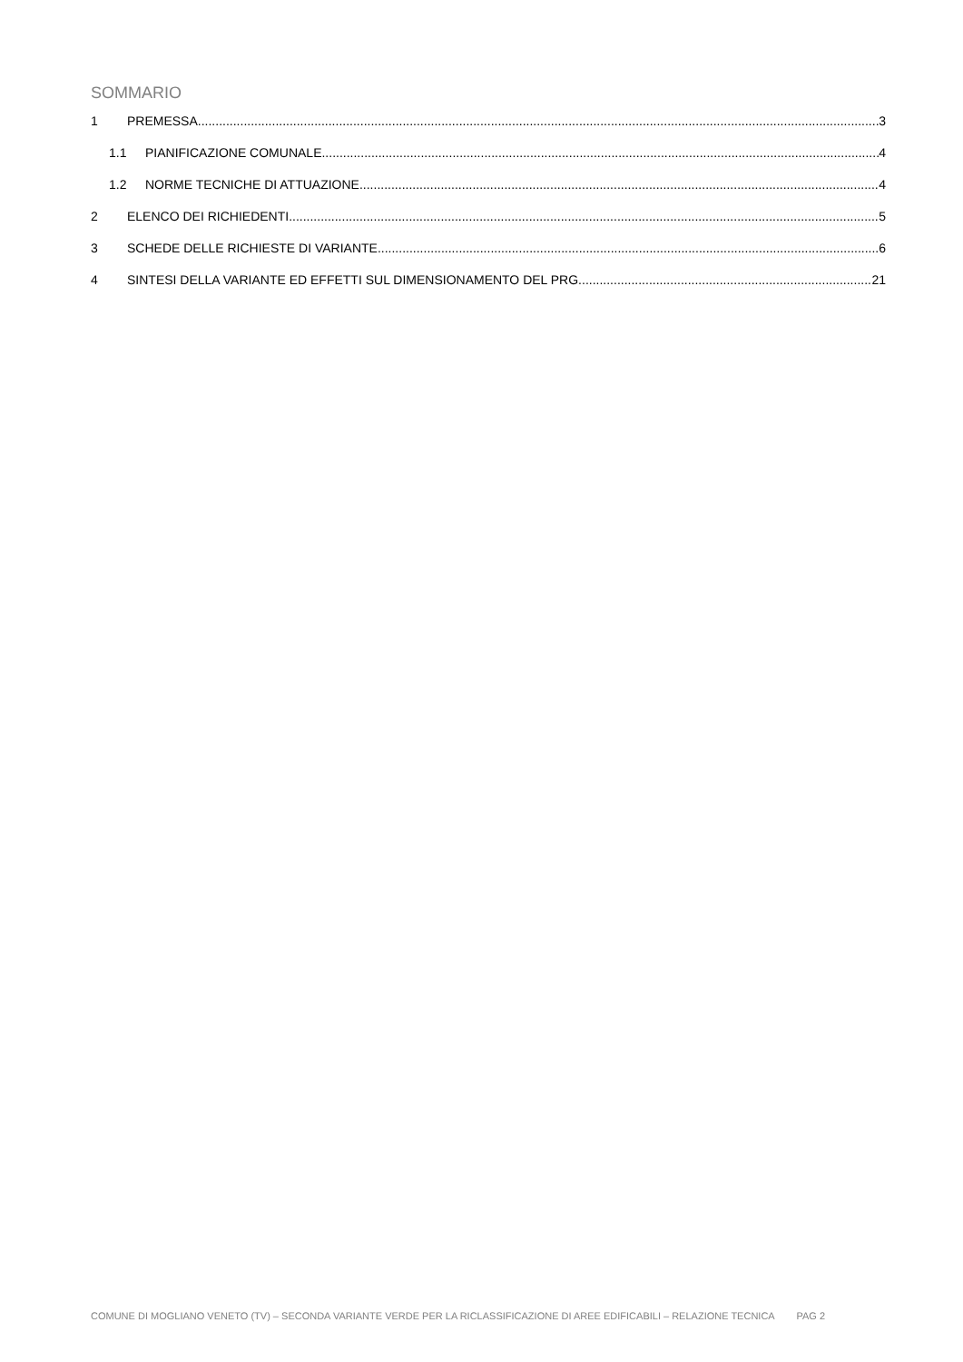SOMMARIO
1 PREMESSA 3
1.1 PIANIFICAZIONE COMUNALE 4
1.2 NORME TECNICHE DI ATTUAZIONE 4
2 ELENCO DEI RICHIEDENTI 5
3 SCHEDE DELLE RICHIESTE DI VARIANTE 6
4 SINTESI DELLA VARIANTE ED EFFETTI SUL DIMENSIONAMENTO DEL PRG 21
COMUNE DI MOGLIANO VENETO (TV) – SECONDA VARIANTE VERDE PER LA RICLASSIFICAZIONE DI AREE EDIFICABILI – RELAZIONE TECNICA PAG 2